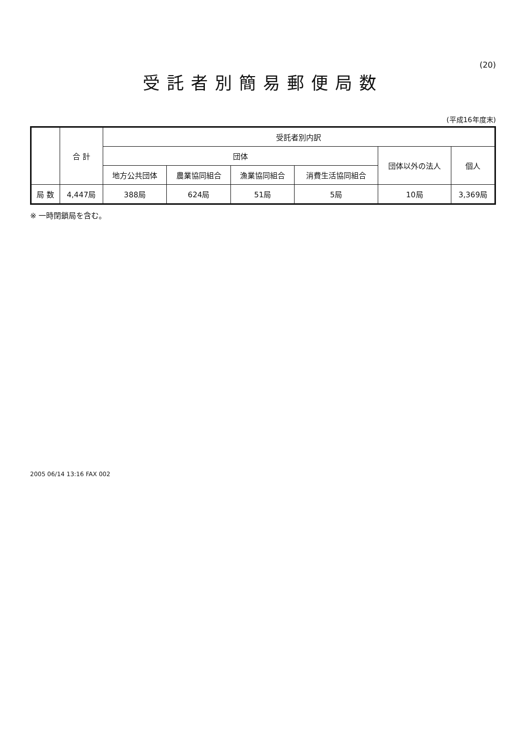(20)
受託者別簡易郵便局数
(平成16年度末)
| | 合 計 | 受託者別内訳 | | | | | |
| --- | --- | --- | --- | --- | --- | --- | --- |
| | | 団体 | | | | 団体以外の法人 | 個人 |
| | | 地方公共団体 | 農業協同組合 | 漁業協同組合 | 消費生活協同組合 | | |
| 局 数 | 4,447局 | 388局 | 624局 | 51局 | 5局 | 10局 | 3,369局 |
※ 一時閉鎖局を含む。
2005 06/14 13:16 FAX 002